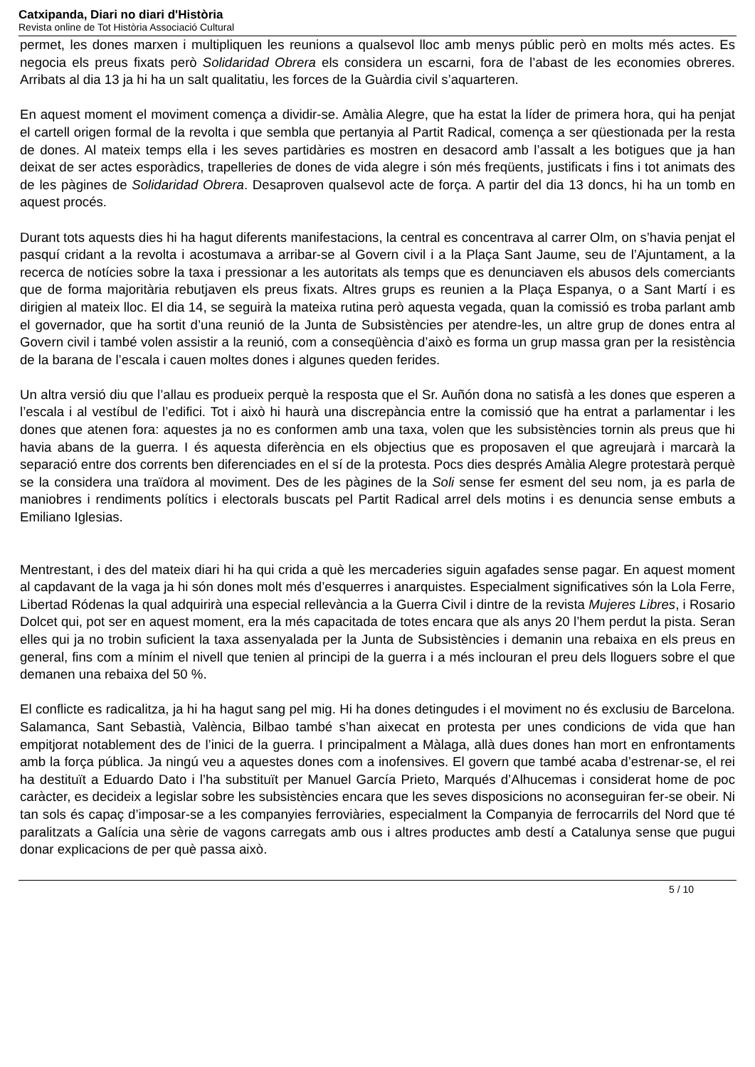Catxipanda, Diari no diari d'Història
Revista online de Tot Història Associació Cultural
permet, les dones marxen i multipliquen les reunions a qualsevol lloc amb menys públic però en molts més actes. Es negocia els preus fixats però Solidaridad Obrera els considera un escarni, fora de l’abast de les economies obreres. Arribats al dia 13 ja hi ha un salt qualitatiu, les forces de la Guàrdia civil s’aquarteren.
En aquest moment el moviment comença a dividir-se. Amàlia Alegre, que ha estat la líder de primera hora, qui ha penjat el cartell origen formal de la revolta i que sembla que pertanyia al Partit Radical, comença a ser qüestionada per la resta de dones. Al mateix temps ella i les seves partidàries es mostren en desacord amb l’assalt a les botigues que ja han deixat de ser actes esporàdics, trapelleries de dones de vida alegre i són més freqüents, justificats i fins i tot animats des de les pàgines de Solidaridad Obrera. Desaproven qualsevol acte de força. A partir del dia 13 doncs, hi ha un tomb en aquest procés.
Durant tots aquests dies hi ha hagut diferents manifestacions, la central es concentrava al carrer Olm, on s’havia penjat el pasquí cridant a la revolta i acostumava a arribar-se al Govern civil i a la Plaça Sant Jaume, seu de l’Ajuntament, a la recerca de notícies sobre la taxa i pressionar a les autoritats als temps que es denunciaven els abusos dels comerciants que de forma majoritària rebutjaven els preus fixats. Altres grups es reunien a la Plaça Espanya, o a Sant Martí i es dirigien al mateix lloc. El dia 14, se seguirà la mateixa rutina però aquesta vegada, quan la comissió es troba parlant amb el governador, que ha sortit d’una reunió de la Junta de Subsistències per atendre-les, un altre grup de dones entra al Govern civil i també volen assistir a la reunió, com a conseqüència d’això es forma un grup massa gran per la resistència de la barana de l’escala i cauen moltes dones i algunes queden ferides.
Un altra versió diu que l’allau es produeix perquè la resposta que el Sr. Auñón dona no satisfà a les dones que esperen a l’escala i al vestíbul de l’edifici. Tot i això hi haurà una discrepància entre la comissió que ha entrat a parlamentar i les dones que atenen fora: aquestes ja no es conformen amb una taxa, volen que les subsistències tornin als preus que hi havia abans de la guerra. I és aquesta diferència en els objectius que es proposaven el que agreujarà i marcarà la separació entre dos corrents ben diferenciades en el sí de la protesta. Pocs dies després Amàlia Alegre protestarà perquè se la considera una traïdora al moviment. Des de les pàgines de la Soli sense fer esment del seu nom, ja es parla de maniobres i rendiments polítics i electorals buscats pel Partit Radical arrel dels motins i es denuncia sense embuts a Emiliano Iglesias.
Mentrestant, i des del mateix diari hi ha qui crida a què les mercaderies siguin agafades sense pagar. En aquest moment al capdavant de la vaga ja hi són dones molt més d’esquerres i anarquistes. Especialment significatives són la Lola Ferre, Libertad Ródenas la qual adquirirà una especial rellevància a la Guerra Civil i dintre de la revista Mujeres Libres, i Rosario Dolcet qui, pot ser en aquest moment, era la més capacitada de totes encara que als anys 20 l’hem perdut la pista. Seran elles qui ja no trobin suficient la taxa assenyalada per la Junta de Subsistències i demanin una rebaixa en els preus en general, fins com a mínim el nivell que tenien al principi de la guerra i a més inclouran el preu dels lloguers sobre el que demanen una rebaixa del 50 %.
El conflicte es radicalitza, ja hi ha hagut sang pel mig. Hi ha dones detingudes i el moviment no és exclusiu de Barcelona. Salamanca, Sant Sebastià, València, Bilbao també s’han aixecat en protesta per unes condicions de vida que han empitjorat notablement des de l’inici de la guerra. I principalment a Màlaga, allà dues dones han mort en enfrontaments amb la força pública. Ja ningú veu a aquestes dones com a inofensives. El govern que també acaba d’estrenar-se, el rei ha destituït a Eduardo Dato i l’ha substituït per Manuel García Prieto, Marqués d’Alhucemas i considerat home de poc caràcter, es decideix a legislar sobre les subsistències encara que les seves disposicions no aconseguiran fer-se obeir. Ni tan sols és capaç d’imposar-se a les companyies ferroviàries, especialment la Companyia de ferrocarrils del Nord que té paralitzats a Galícia una sèrie de vagons carregats amb ous i altres productes amb destí a Catalunya sense que pugui donar explicacions de per què passa això.
5 / 10